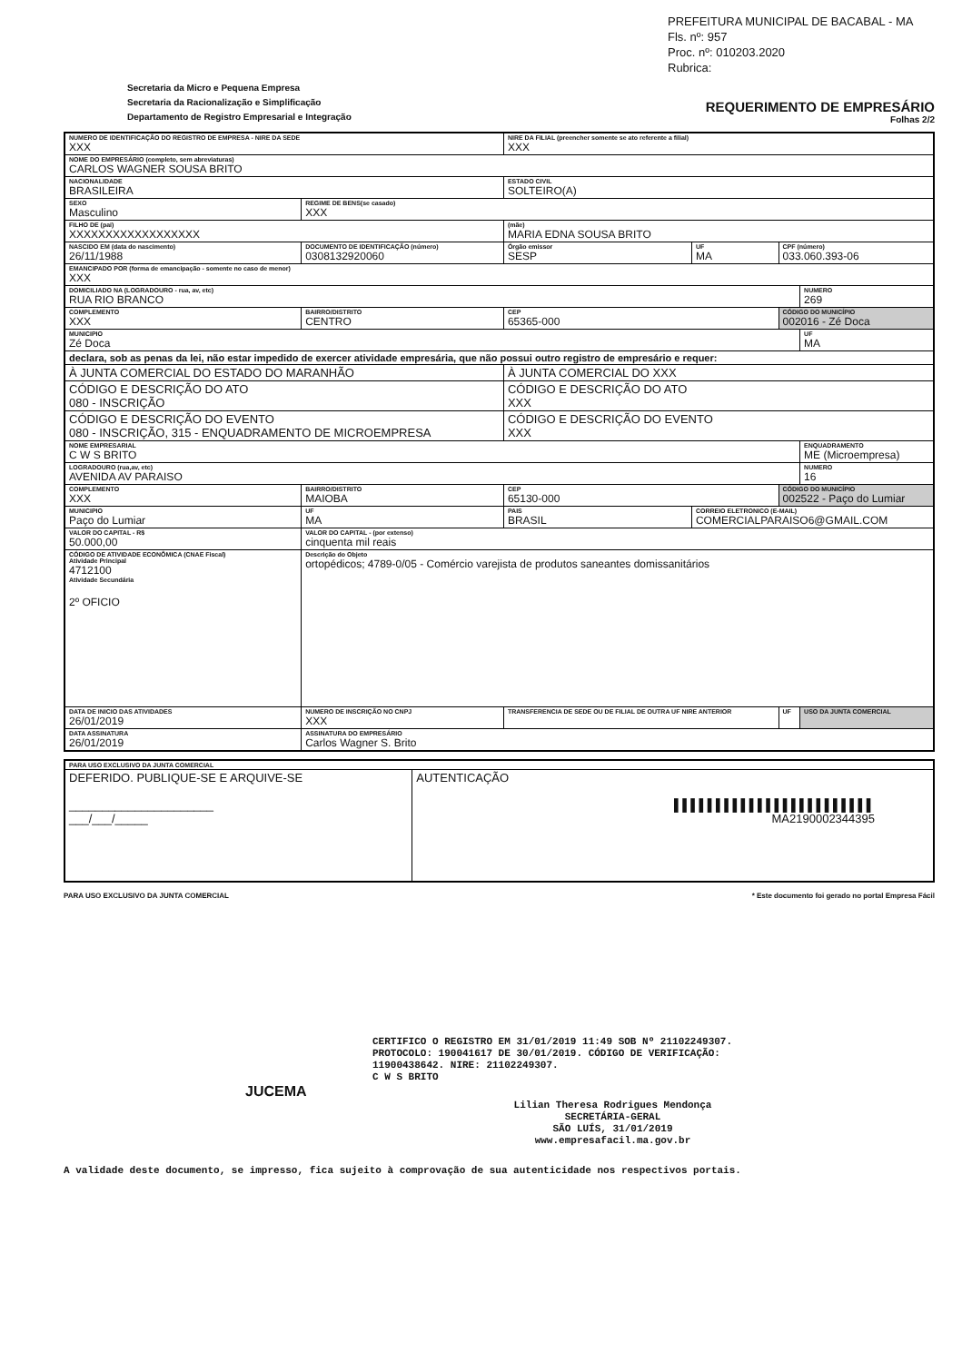PREFEITURA MUNICIPAL DE BACABAL - MA
Fls. nº: 957
Proc. nº: 010203.2020
Rubrica:
Secretaria da Micro e Pequena Empresa
Secretaria da Racionalização e Simplificação
Departamento de Registro Empresarial e Integração
REQUERIMENTO DE EMPRESÁRIO
Folhas 2/2
| NUMERO DE IDENTIFICAÇÃO DO REGISTRO DE EMPRESA - NIRE DA SEDE XXX | | | | NIRE DA FILIAL (preencher somente se ato referente a filial) XXX | | | |
| NOME DO EMPRESÁRIO (completo, sem abreviaturas) CARLOS WAGNER SOUSA BRITO | | | | | | | |
| NACIONALIDADE BRASILEIRA | | | | ESTADO CIVIL SOLTEIRO(A) | | | |
| SEXO Masculino | | | REGIME DE BENS(se casado) XXX | | | | |
| FILHO DE (pai) XXXXXXXXXXXXXXXXXX | | | | (mãe) MARIA EDNA SOUSA BRITO | | | |
| NASCIDO EM (data do nascimento) 26/11/1988 | | DOCUMENTO DE IDENTIFICAÇÃO (número) 0308132920060 | | Órgão emissor SESP | UF MA | CPF (número) 033.060.393-06 | |
| EMANCIPADO POR (forma de emancipação - somente no caso de menor) XXX | | | | | | | |
| DOMICILIADO NA (LOGRADOURO - rua, av, etc) RUA RIO BRANCO | | | | | | | NUMERO 269 |
| COMPLEMENTO XXX | BAIRRO/DISTRITO CENTRO | | | CEP 65365-000 | | CÓDIGO DO MUNICÍPIO 002016 - Zé Doca | |
| MUNICIPIO Zé Doca | | | | | | | UF MA |
| declara, sob as penas da lei, não estar impedido de exercer atividade empresária, que não possui outro registro de empresário e requer: | | | | | | | |
| À JUNTA COMERCIAL DO ESTADO DO MARANHÃO | | | | À JUNTA COMERCIAL DO XXX | | | |
| CÓDIGO E DESCRIÇÃO DO ATO 080 - INSCRIÇÃO | | | | CÓDIGO E DESCRIÇÃO DO ATO XXX | | | |
| CÓDIGO E DESCRIÇÃO DO EVENTO 080 - INSCRIÇÃO, 315 - ENQUADRAMENTO DE MICROEMPRESA | | | | CÓDIGO E DESCRIÇÃO DO EVENTO XXX | | | |
| NOME EMPRESARIAL C W S BRITO | | | | | | | ENQUADRAMENTO ME (Microempresa) |
| LOGRADOURO (rua,av, etc) AVENIDA AV PARAISO | | | | | | | NUMERO 16 |
| COMPLEMENTO XXX | BAIRRO/DISTRITO MAIOBA | | | CEP 65130-000 | | CÓDIGO DO MUNICÍPIO 002522 - Paço do Lumiar | |
| MUNICIPIO Paço do Lumiar | | | UF MA | PAIS BRASIL | CORREIO ELETRONICO (E-MAIL) COMERCIALPARAISO6@GMAIL.COM | | |
| VALOR DO CAPITAL - R$ 50.000,00 | VALOR DO CAPITAL - (por extenso) cinquenta mil reais | | | | | | |
| CÓDIGO DE ATIVIDADE ECONÔMICA (CNAE Fiscal) Atividade Principal 4712100 Atividade Secundária 2º OFICIO | | Descrição do Objeto ortopédicos; 4789-0/05 - Comércio varejista de produtos saneantes domissanitários | | | | | |
| DATA DE INICIO DAS ATIVIDADES 26/01/2019 | | NUMERO DE INSCRIÇÃO NO CNPJ XXX | | TRANSFERENCIA DE SEDE OU DE FILIAL DE OUTRA UF NIRE ANTERIOR | | UF | USO DA JUNTA COMERCIAL |
| DATA ASSINATURA 26/01/2019 | | ASSINATURA DO EMPRESÁRIO Carlos Wagner S. Brito | | | | | |
| PARA USO EXCLUSIVO DA JUNTA COMERCIAL | |
| DEFERIDO. PUBLIQUE-SE E ARQUIVE-SE ______________________ ___/___/_____ | AUTENTICAÇÃO ▌▌▌▌▌▌▌▌▌▌▌▌▌▌▌▌▌▌▌▌▌▌▌▌ MA2190002344395 |
PARA USO EXCLUSIVO DA JUNTA COMERCIAL * Este documento foi gerado no portal Empresa Fácil
CERTIFICO O REGISTRO EM 31/01/2019 11:49 SOB Nº 21102249307.
PROTOCOLO: 190041617 DE 30/01/2019. CÓDIGO DE VERIFICAÇÃO:
11900438642. NIRE: 21102249307.
C W S BRITO
JUCEMA
Lilian Theresa Rodrigues Mendonça
SECRETÁRIA-GERAL
SÃO LUÍS, 31/01/2019
www.empresafacil.ma.gov.br
A validade deste documento, se impresso, fica sujeito à comprovação de sua autenticidade nos respectivos portais.